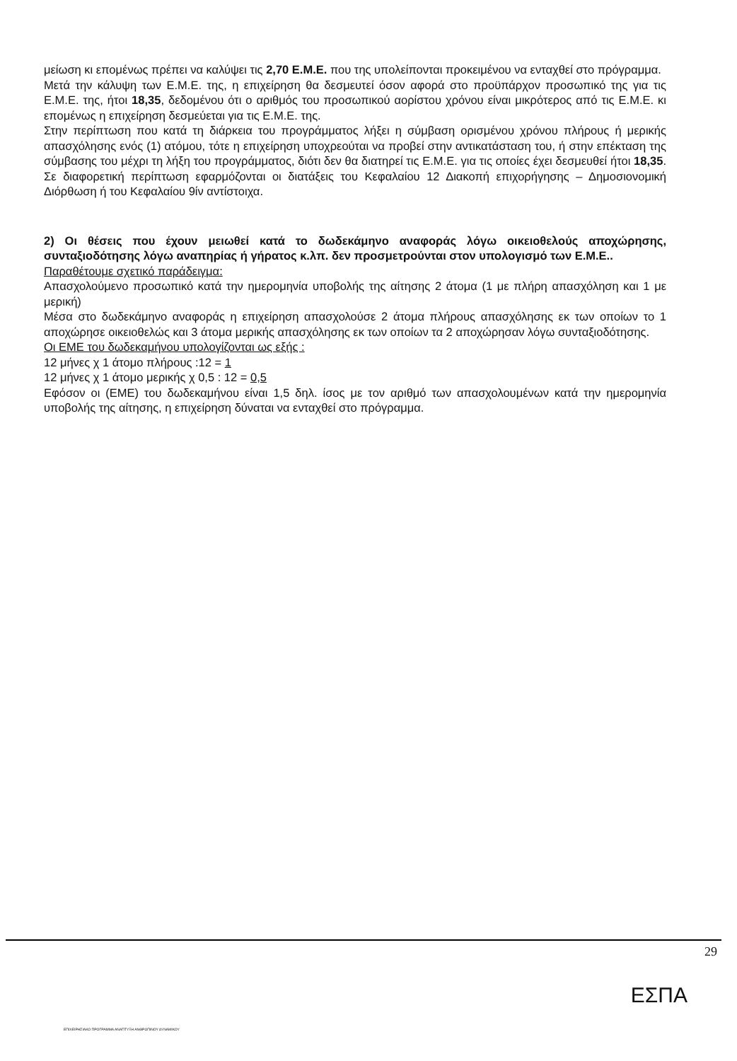μείωση κι επομένως πρέπει να καλύψει τις 2,70 Ε.Μ.Ε. που της υπολείπονται προκειμένου να ενταχθεί στο πρόγραμμα.
Μετά την κάλυψη των Ε.Μ.Ε. της, η επιχείρηση θα δεσμευτεί όσον αφορά στο προϋπάρχον προσωπικό της για τις Ε.Μ.Ε. της, ήτοι 18,35, δεδομένου ότι ο αριθμός του προσωπικού αορίστου χρόνου είναι μικρότερος από τις Ε.Μ.Ε. κι επομένως η επιχείρηση δεσμεύεται για τις Ε.Μ.Ε. της.
Στην περίπτωση που κατά τη διάρκεια του προγράμματος λήξει η σύμβαση ορισμένου χρόνου πλήρους ή μερικής απασχόλησης ενός (1) ατόμου, τότε η επιχείρηση υποχρεούται να προβεί στην αντικατάσταση του, ή στην επέκταση της σύμβασης του μέχρι τη λήξη του προγράμματος, διότι δεν θα διατηρεί τις Ε.Μ.Ε. για τις οποίες έχει δεσμευθεί ήτοι 18,35. Σε διαφορετική περίπτωση εφαρμόζονται οι διατάξεις του Κεφαλαίου 12 Διακοπή επιχορήγησης – Δημοσιονομική Διόρθωση ή του Κεφαλαίου 9ίν αντίστοιχα.
2) Οι θέσεις που έχουν μειωθεί κατά το δωδεκάμηνο αναφοράς λόγω οικειοθελούς αποχώρησης, συνταξιοδότησης λόγω αναπηρίας ή γήρατος κ.λπ. δεν προσμετρούνται στον υπολογισμό των Ε.Μ.Ε..
Παραθέτουμε σχετικό παράδειγμα:
Απασχολούμενο προσωπικό κατά την ημερομηνία υποβολής της αίτησης 2 άτομα (1 με πλήρη απασχόληση και 1 με μερική)
Μέσα στο δωδεκάμηνο αναφοράς η επιχείρηση απασχολούσε 2 άτομα πλήρους απασχόλησης εκ των οποίων το 1 αποχώρησε οικειοθελώς και 3 άτομα μερικής απασχόλησης εκ των οποίων τα 2 αποχώρησαν λόγω συνταξιοδότησης.
Οι ΕΜΕ του δωδεκαμήνου υπολογίζονται ως εξής :
12 μήνες χ 1 άτομο πλήρους :12 = 1
12 μήνες χ 1 άτομο μερικής χ 0,5 : 12 = 0,5
Εφόσον οι (ΕΜΕ) του δωδεκαμήνου είναι 1,5 δηλ. ίσος με τον αριθμό των απασχολουμένων κατά την ημερομηνία υποβολής της αίτησης, η επιχείρηση δύναται να ενταχθεί στο πρόγραμμα.
29
ΕΠΙΧΕΙΡΗΣΙΑΚΟ ΠΡΟΓΡΑΜΜΑ ΑΝΑΠΤΥΞΗ ΑΝΘΡΩΠΙΝΟΥ ΔΥΝΑΜΙΚΟΥ
ΕΣΠΑ